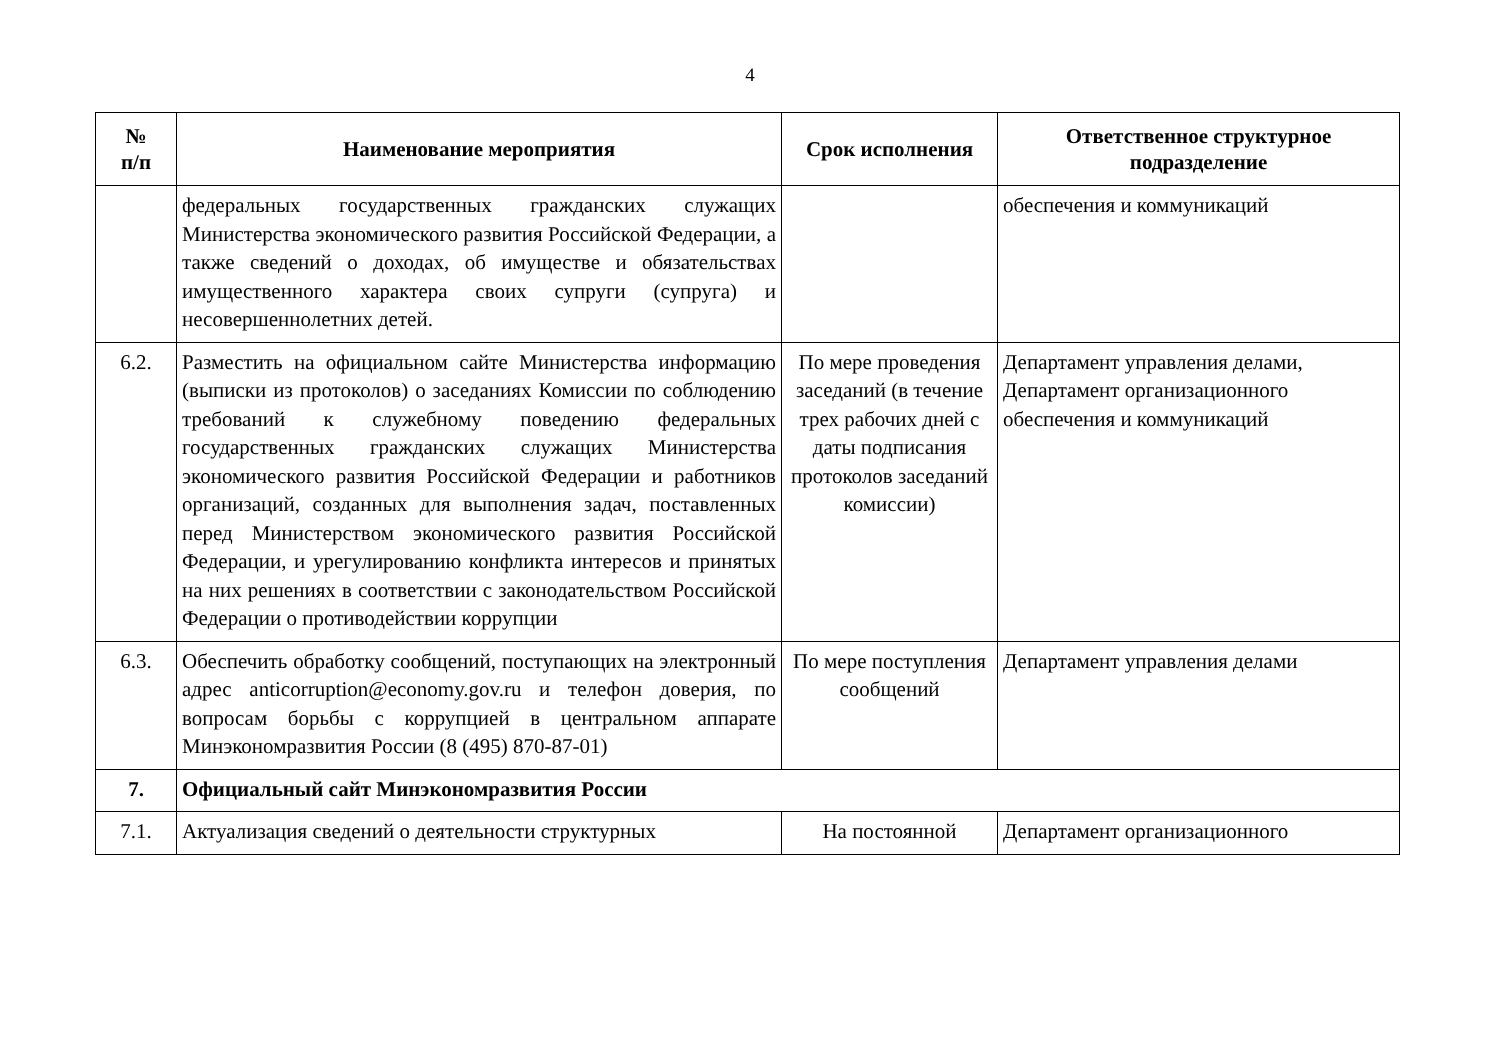4
| № п/п | Наименование мероприятия | Срок исполнения | Ответственное структурное подразделение |
| --- | --- | --- | --- |
| | федеральных государственных гражданских служащих Министерства экономического развития Российской Федерации, а также сведений о доходах, об имуществе и обязательствах имущественного характера своих супруги (супруга) и несовершеннолетних детей. | | обеспечения и коммуникаций |
| 6.2. | Разместить на официальном сайте Министерства информацию (выписки из протоколов) о заседаниях Комиссии по соблюдению требований к служебному поведению федеральных государственных гражданских служащих Министерства экономического развития Российской Федерации и работников организаций, созданных для выполнения задач, поставленных перед Министерством экономического развития Российской Федерации, и урегулированию конфликта интересов и принятых на них решениях в соответствии с законодательством Российской Федерации о противодействии коррупции | По мере проведения заседаний (в течение трех рабочих дней с даты подписания протоколов заседаний комиссии) | Департамент управления делами, Департамент организационного обеспечения и коммуникаций |
| 6.3. | Обеспечить обработку сообщений, поступающих на электронный адрес anticorruption@economy.gov.ru и телефон доверия, по вопросам борьбы с коррупцией в центральном аппарате Минэкономразвития России (8 (495) 870-87-01) | По мере поступления сообщений | Департамент управления делами |
| 7. | Официальный сайт Минэкономразвития России | | |
| 7.1. | Актуализация сведений о деятельности структурных | На постоянной | Департамент организационного |